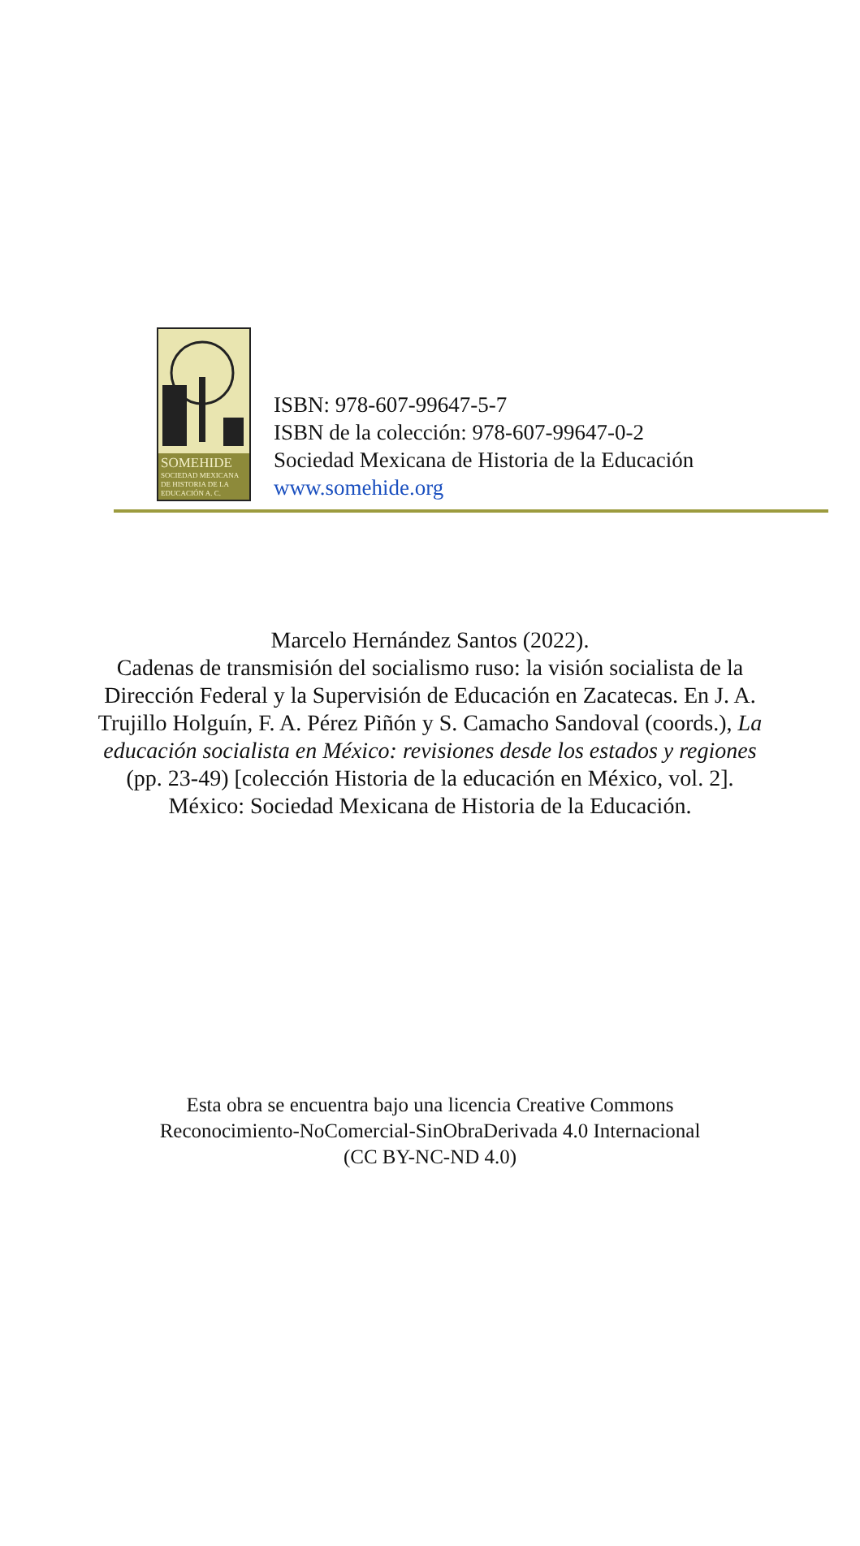SOMEHIDE
SOCIEDAD MEXICANA DE HISTORIA DE LA EDUCACIÓN A. C.
ISBN: 978-607-99647-5-7
ISBN de la colección: 978-607-99647-0-2
Sociedad Mexicana de Historia de la Educación
www.somehide.org
Marcelo Hernández Santos (2022).
Cadenas de transmisión del socialismo ruso: la visión socialista de la Dirección Federal y la Supervisión de Educación en Zacatecas. En J. A. Trujillo Holguín, F. A. Pérez Piñón y S. Camacho Sandoval (coords.), La educación socialista en México: revisiones desde los estados y regiones (pp. 23-49) [colección Historia de la educación en México, vol. 2]. México: Sociedad Mexicana de Historia de la Educación.
Esta obra se encuentra bajo una licencia Creative Commons
Reconocimiento-NoComercial-SinObraDerivada 4.0 Internacional
(CC BY-NC-ND 4.0)